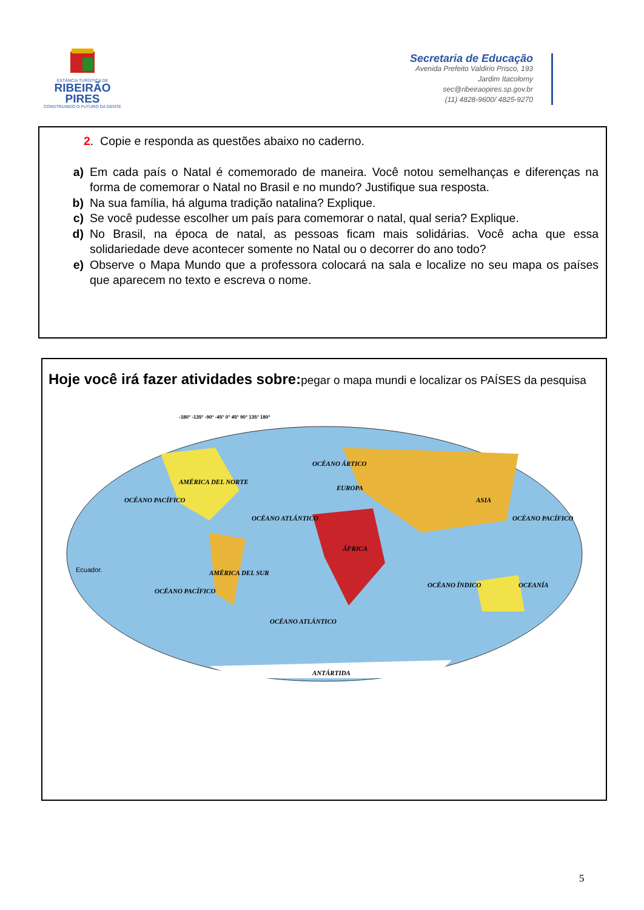ESTÂNCIA TURÍSTICA DE
RIBEIRÃO
PIRES
CONSTRUINDO O FUTURO DA GENTE
Secretaria de Educação
Avenida Prefeito Valdirio Prisco, 193
Jardim Itacolomy
sec@ribeiraopires.sp.gov.br
(11) 4828-9600/ 4825-9270
2. Copie e responda as questões abaixo no caderno.
a) Em cada país o Natal é comemorado de maneira. Você notou semelhanças e diferenças na forma de comemorar o Natal no Brasil e no mundo? Justifique sua resposta.
b) Na sua família, há alguma tradição natalina? Explique.
c) Se você pudesse escolher um país para comemorar o natal, qual seria? Explique.
d) No Brasil, na época de natal, as pessoas ficam mais solidárias. Você acha que essa solidariedade deve acontecer somente no Natal ou o decorrer do ano todo?
e) Observe o Mapa Mundo que a professora colocará na sala e localize no seu mapa os países que aparecem no texto e escreva o nome.
Hoje você irá fazer atividades sobre: pegar o mapa mundi e localizar os PAÍSES da pesquisa
OCÉANO PACÍFICO
AMÉRICA DEL NORTE
OCÉANO ÁRTICO
EUROPA
OCÉANO ATLÁNTICO
ASIA
ÁFRICA
Ecuador.
AMÉRICA DEL SUR
OCÉANO PACÍFICO
OCÉANO ÍNDICO
OCÉANO PACÍFICO
OCEANÍA
OCÉANO ATLÁNTICO
ANTÁRTIDA
-180° -135° -90° -45° 0° 45° 90° 135° 180°
5